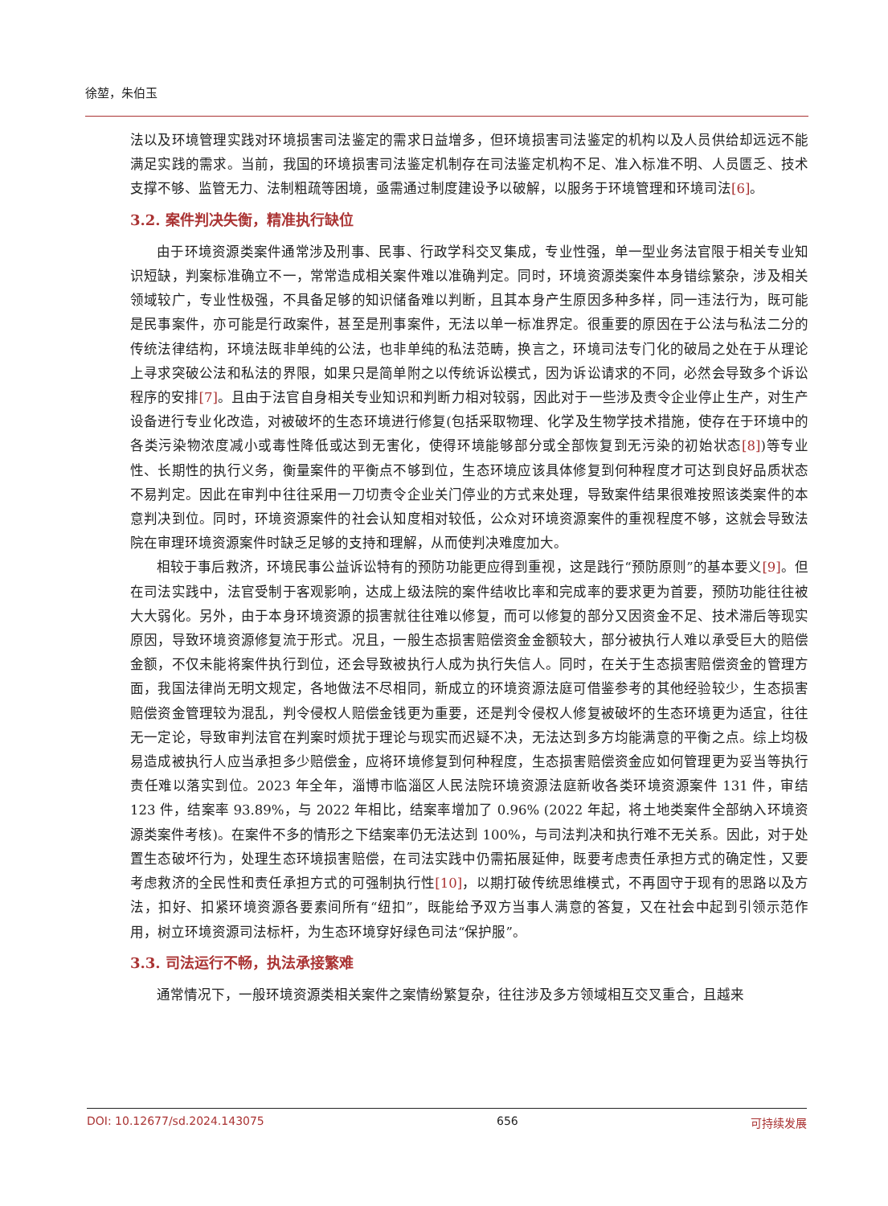徐堃，朱伯玉
法以及环境管理实践对环境损害司法鉴定的需求日益增多，但环境损害司法鉴定的机构以及人员供给却远远不能满足实践的需求。当前，我国的环境损害司法鉴定机制存在司法鉴定机构不足、准入标准不明、人员匮乏、技术支撑不够、监管无力、法制粗疏等困境，亟需通过制度建设予以破解，以服务于环境管理和环境司法[6]。
3.2. 案件判决失衡，精准执行缺位
由于环境资源类案件通常涉及刑事、民事、行政学科交叉集成，专业性强，单一型业务法官限于相关专业知识短缺，判案标准确立不一，常常造成相关案件难以准确判定。同时，环境资源类案件本身错综繁杂，涉及相关领域较广，专业性极强，不具备足够的知识储备难以判断，且其本身产生原因多种多样，同一违法行为，既可能是民事案件，亦可能是行政案件，甚至是刑事案件，无法以单一标准界定。很重要的原因在于公法与私法二分的传统法律结构，环境法既非单纯的公法，也非单纯的私法范畴，换言之，环境司法专门化的破局之处在于从理论上寻求突破公法和私法的界限，如果只是简单附之以传统诉讼模式，因为诉讼请求的不同，必然会导致多个诉讼程序的安排[7]。且由于法官自身相关专业知识和判断力相对较弱，因此对于一些涉及责令企业停止生产，对生产设备进行专业化改造，对被破坏的生态环境进行修复(包括采取物理、化学及生物学技术措施，使存在于环境中的各类污染物浓度减小或毒性降低或达到无害化，使得环境能够部分或全部恢复到无污染的初始状态[8])等专业性、长期性的执行义务，衡量案件的平衡点不够到位，生态环境应该具体修复到何种程度才可达到良好品质状态不易判定。因此在审判中往往采用一刀切责令企业关门停业的方式来处理，导致案件结果很难按照该类案件的本意判决到位。同时，环境资源案件的社会认知度相对较低，公众对环境资源案件的重视程度不够，这就会导致法院在审理环境资源案件时缺乏足够的支持和理解，从而使判决难度加大。
相较于事后救济，环境民事公益诉讼特有的预防功能更应得到重视，这是践行“预防原则”的基本要义[9]。但在司法实践中，法官受制于客观影响，达成上级法院的案件结收比率和完成率的要求更为首要，预防功能往往被大大弱化。另外，由于本身环境资源的损害就往往难以修复，而可以修复的部分又因资金不足、技术滞后等现实原因，导致环境资源修复流于形式。况且，一般生态损害赔偿资金金额较大，部分被执行人难以承受巨大的赔偿金额，不仅未能将案件执行到位，还会导致被执行人成为执行失信人。同时，在关于生态损害赔偿资金的管理方面，我国法律尚无明文规定，各地做法不尽相同，新成立的环境资源法庭可借鉴参考的其他经验较少，生态损害赔偿资金管理较为混乱，判令侵权人赔偿金钱更为重要，还是判令侵权人修复被破坏的生态环境更为适宜，往往无一定论，导致审判法官在判案时烦扰于理论与现实而迟疑不决，无法达到多方均能满意的平衡之点。综上均极易造成被执行人应当承担多少赔偿金，应将环境修复到何种程度，生态损害赔偿资金应如何管理更为妥当等执行责任难以落实到位。2023 年全年，淄博市临淄区人民法院环境资源法庭新收各类环境资源案件 131 件，审结 123 件，结案率 93.89%，与 2022 年相比，结案率增加了 0.96% (2022 年起，将土地类案件全部纳入环境资源类案件考核)。在案件不多的情形之下结案率仍无法达到 100%，与司法判决和执行难不无关系。因此，对于处置生态破坏行为，处理生态环境损害赔偿，在司法实践中仍需拓展延伸，既要考虑责任承担方式的确定性，又要考虑救济的全民性和责任承担方式的可强制执行性[10]，以期打破传统思维模式，不再固守于现有的思路以及方法，扣好、扣紧环境资源各要素间所有“纽扣”，既能给予双方当事人满意的答复，又在社会中起到引领示范作用，树立环境资源司法标杆，为生态环境穿好绿色司法“保护服”。
3.3. 司法运行不畅，执法承接繁难
通常情况下，一般环境资源类相关案件之案情纷繁复杂，往往涉及多方领域相互交叉重合，且越来
DOI: 10.12677/sd.2024.143075 656 可持续发展